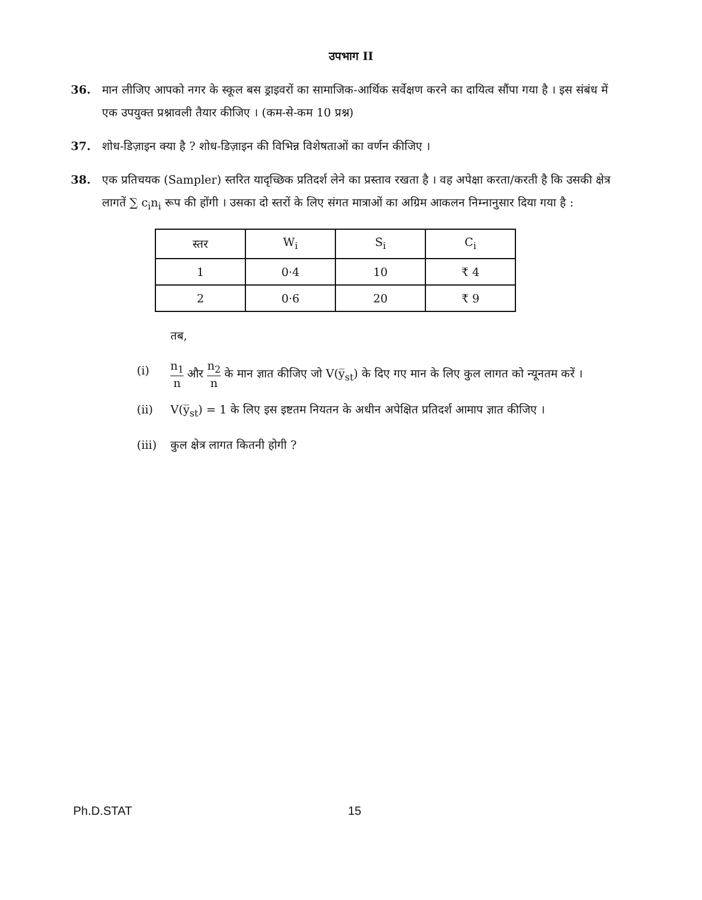उपभाग II
36. मान लीजिए आपको नगर के स्कूल बस ड्राइवरों का सामाजिक-आर्थिक सर्वेक्षण करने का दायित्व सौंपा गया है । इस संबंध में एक उपयुक्त प्रश्नावली तैयार कीजिए । (कम-से-कम 10 प्रश्न)
37. शोध-डिज़ाइन क्या है ? शोध-डिज़ाइन की विभिन्न विशेषताओं का वर्णन कीजिए ।
38. एक प्रतिचयक (Sampler) स्तरित यादृच्छिक प्रतिदर्श लेने का प्रस्ताव रखता है । वह अपेक्षा करता/करती है कि उसकी क्षेत्र लागतें ∑ c<sub>i</sub>n<sub>i</sub> रूप की होंगी । उसका दो स्तरों के लिए संगत मात्राओं का अग्रिम आकलन निम्नानुसार दिया गया है :
| स्तर | W<sub>i</sub> | S<sub>i</sub> | C<sub>i</sub> |
| --- | --- | --- | --- |
| 1 | 0·4 | 10 | ₹ 4 |
| 2 | 0·6 | 20 | ₹ 9 |
तब,
(i)
n<sub>1</sub> n और n<sub>2</sub> n के मान ज्ञात कीजिए जो V(y̅<sub>st</sub>) के दिए गए मान के लिए कुल लागत को न्यूनतम करें ।
(ii) V(y̅<sub>st</sub>) = 1 के लिए इस इष्टतम नियतन के अधीन अपेक्षित प्रतिदर्श आमाप ज्ञात कीजिए ।
(iii)
कुल क्षेत्र लागत कितनी होगी ?
Ph.D.STAT 15